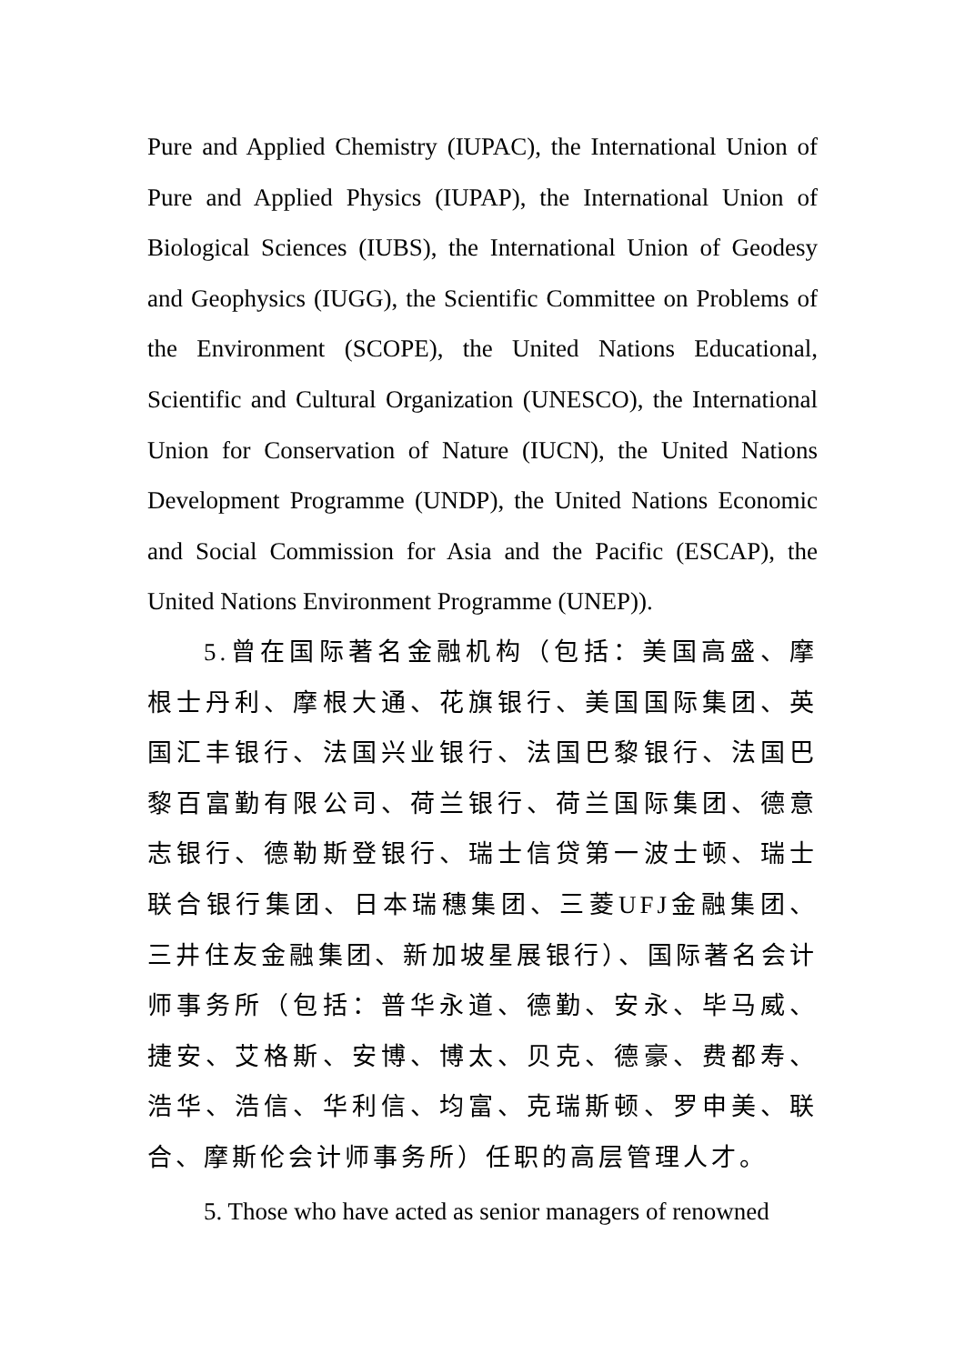Pure and Applied Chemistry (IUPAC), the International Union of Pure and Applied Physics (IUPAP), the International Union of Biological Sciences (IUBS), the International Union of Geodesy and Geophysics (IUGG), the Scientific Committee on Problems of the Environment (SCOPE), the United Nations Educational, Scientific and Cultural Organization (UNESCO), the International Union for Conservation of Nature (IUCN), the United Nations Development Programme (UNDP), the United Nations Economic and Social Commission for Asia and the Pacific (ESCAP), the United Nations Environment Programme (UNEP)).
5.曾在国际著名金融机构（包括：美国高盛、摩根士丹利、摩根大通、花旗银行、美国国际集团、英国汇丰银行、法国兴业银行、法国巴黎银行、法国巴黎百富勤有限公司、荷兰银行、荷兰国际集团、德意志银行、德勒斯登银行、瑞士信贷第一波士顿、瑞士联合银行集团、日本瑞穗集团、三菱UFJ金融集团、三井住友金融集团、新加坡星展银行）、国际著名会计师事务所（包括：普华永道、德勤、安永、毕马威、捷安、艾格斯、安博、博太、贝克、德豪、费都寿、浩华、浩信、华利信、均富、克瑞斯顿、罗申美、联合、摩斯伦会计师事务所）任职的高层管理人才。
5. Those who have acted as senior managers of renowned